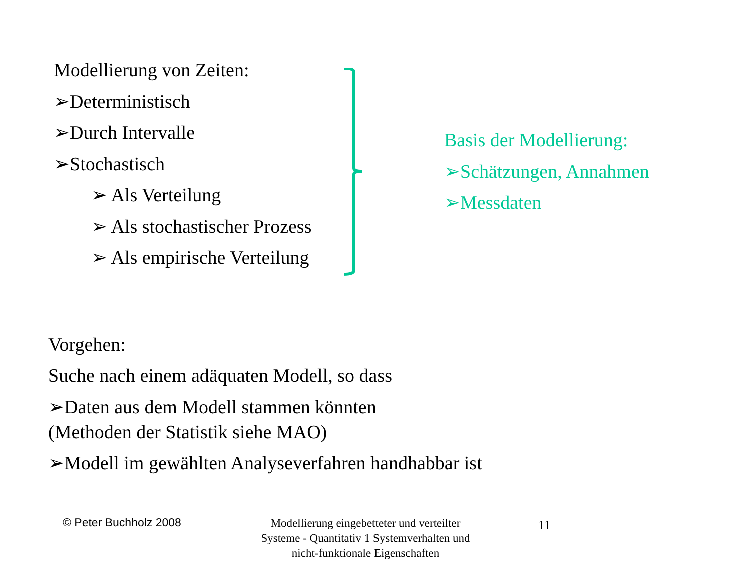Modellierung von Zeiten:
➢Deterministisch
➢Durch Intervalle
➢Stochastisch
➢ Als Verteilung
➢ Als stochastischer Prozess
➢ Als empirische Verteilung
Basis der Modellierung:
➢Schätzungen, Annahmen
➢Messdaten
Vorgehen:
Suche nach einem adäquaten Modell, so dass
➢Daten aus dem Modell stammen könnten
(Methoden der Statistik siehe MAO)
➢Modell im gewählten Analyseverfahren handhabbar ist
© Peter Buchholz 2008
Modellierung eingebetteter und verteilter Systeme - Quantitativ 1 Systemverhalten und nicht-funktionale Eigenschaften
11